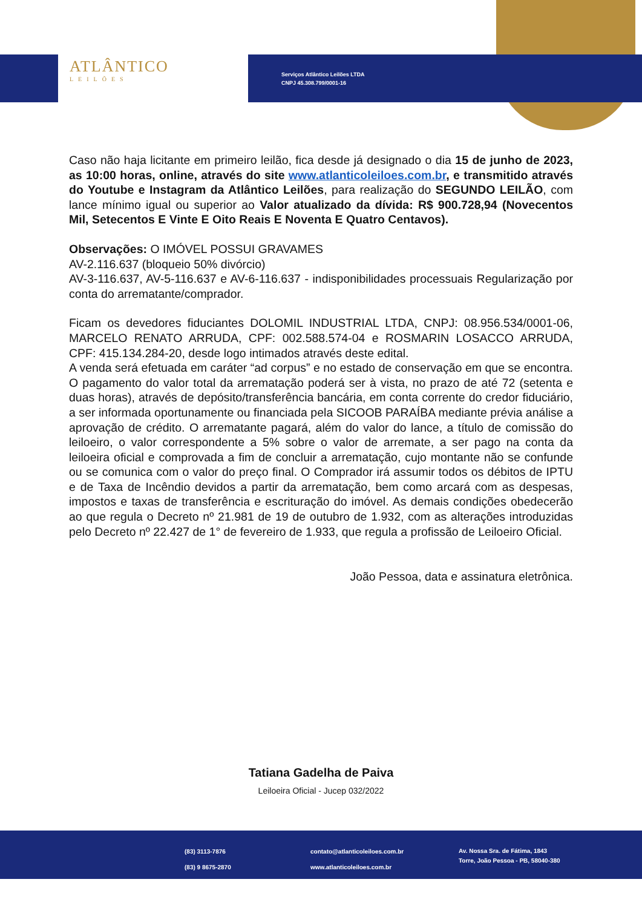ATLÂNTICO
LEILÕES
Serviços Atlântico Leilões LTDA
CNPJ 45.308.799/0001-16
Caso não haja licitante em primeiro leilão, fica desde já designado o dia 15 de junho de 2023, as 10:00 horas, online, através do site www.atlanticoleiloes.com.br, e transmitido através do Youtube e Instagram da Atlântico Leilões, para realização do SEGUNDO LEILÃO, com lance mínimo igual ou superior ao Valor atualizado da dívida: R$ 900.728,94 (Novecentos Mil, Setecentos E Vinte E Oito Reais E Noventa E Quatro Centavos).
Observações: O IMÓVEL POSSUI GRAVAMES
AV-2.116.637 (bloqueio 50% divórcio)
AV-3-116.637, AV-5-116.637 e AV-6-116.637 - indisponibilidades processuais Regularização por conta do arrematante/comprador.
Ficam os devedores fiduciantes DOLOMIL INDUSTRIAL LTDA, CNPJ: 08.956.534/0001-06, MARCELO RENATO ARRUDA, CPF: 002.588.574-04 e ROSMARIN LOSACCO ARRUDA, CPF: 415.134.284-20, desde logo intimados através deste edital.
A venda será efetuada em caráter “ad corpus” e no estado de conservação em que se encontra. O pagamento do valor total da arrematação poderá ser à vista, no prazo de até 72 (setenta e duas horas), através de depósito/transferência bancária, em conta corrente do credor fiduciário, a ser informada oportunamente ou financiada pela SICOOB PARAÍBA mediante prévia análise a aprovação de crédito. O arrematante pagará, além do valor do lance, a título de comissão do leiloeiro, o valor correspondente a 5% sobre o valor de arremate, a ser pago na conta da leiloeira oficial e comprovada a fim de concluir a arrematação, cujo montante não se confunde ou se comunica com o valor do preço final. O Comprador irá assumir todos os débitos de IPTU e de Taxa de Incêndio devidos a partir da arrematação, bem como arcará com as despesas, impostos e taxas de transferência e escrituração do imóvel. As demais condições obedecerão ao que regula o Decreto nº 21.981 de 19 de outubro de 1.932, com as alterações introduzidas pelo Decreto nº 22.427 de 1° de fevereiro de 1.933, que regula a profissão de Leiloeiro Oficial.
João Pessoa, data e assinatura eletrônica.
Tatiana Gadelha de Paiva
Leiloeira Oficial - Jucep 032/2022
(83) 3113-7876
(83) 9 8675-2870
contato@atlanticoleiloes.com.br
www.atlanticoleiloes.com.br
Av. Nossa Sra. de Fátima, 1843
Torre, João Pessoa - PB, 58040-380